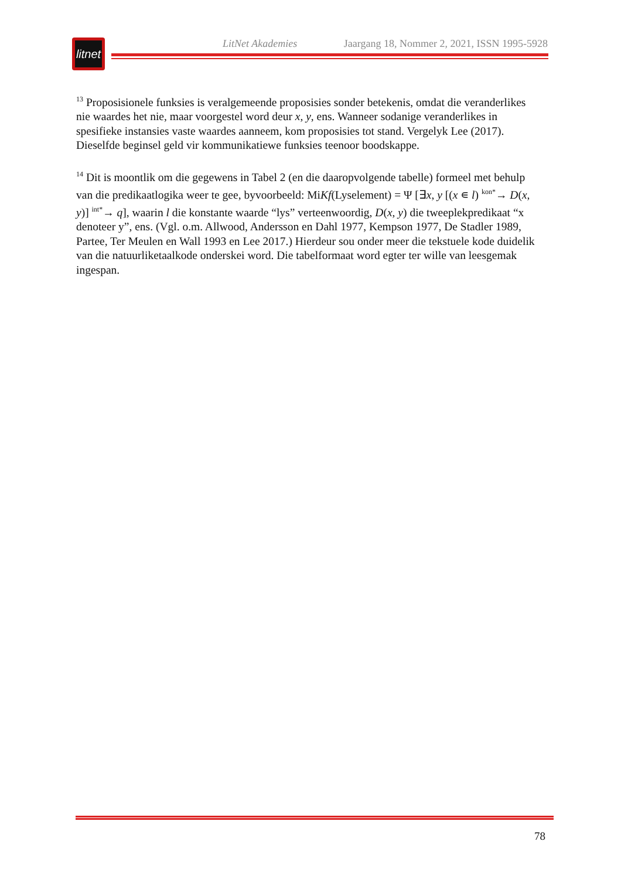LitNet Akademies Jaargang 18, Nommer 2, 2021, ISSN 1995-5928
litnet
<sup>13</sup> Proposisionele funksies is veralgemeende proposisies sonder betekenis, omdat die veranderlikes nie waardes het nie, maar voorgestel word deur x, y, ens. Wanneer sodanige veranderlikes in spesifieke instansies vaste waardes aanneem, kom proposisies tot stand. Vergelyk Lee (2017). Dieselfde beginsel geld vir kommunikatiewe funksies teenoor boodskappe.
<sup>14</sup> Dit is moontlik om die gegewens in Tabel 2 (en die daaropvolgende tabelle) formeel met behulp van die predikaatlogika weer te gee, byvoorbeeld: MiKf(Lyselement) = Ψ [∃x, y [(x ∊ l) <sup>kon*</sup>→ D(x, y)] <sup>int*</sup>→ q], waarin l die konstante waarde “lys” verteenwoordig, D(x, y) die tweeplekpredikaat “x denoteer y”, ens. (Vgl. o.m. Allwood, Andersson en Dahl 1977, Kempson 1977, De Stadler 1989, Partee, Ter Meulen en Wall 1993 en Lee 2017.) Hierdeur sou onder meer die tekstuele kode duidelik van die natuurliketaalkode onderskei word. Die tabelformaat word egter ter wille van leesgemak ingespan.
78